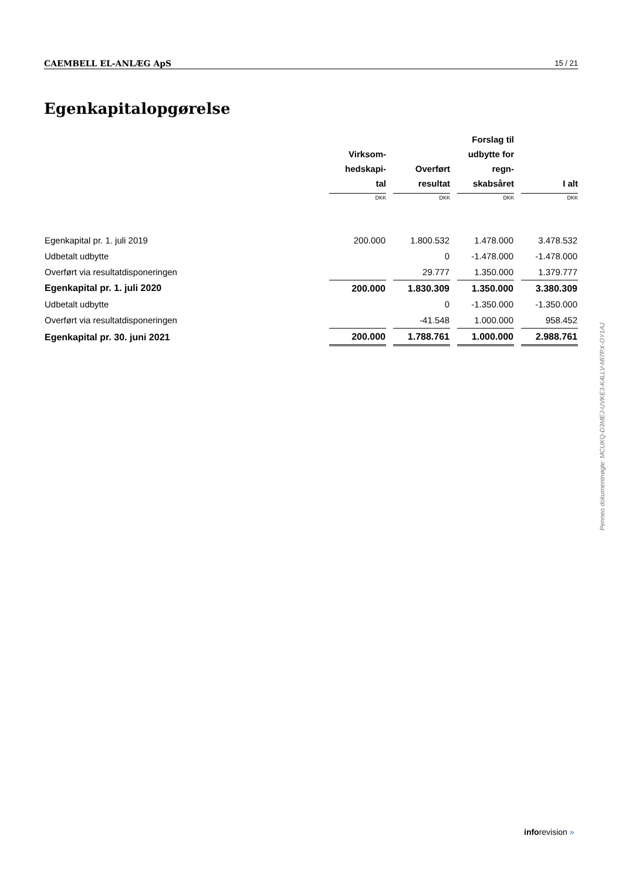CAEMBELL EL-ANLÆG ApS 15 / 21
Egenkapitalopgørelse
| | Virksom- hedskapi- tal | | Overført resultat | | Forslag til udbytte for regn- skabsåret | | I alt |
| --- | --- | --- | --- | --- | --- | --- | --- |
| | DKK | | DKK | | DKK | | DKK |
| Egenkapital pr. 1. juli 2019 | 200.000 | | 1.800.532 | | 1.478.000 | | 3.478.532 |
| Udbetalt udbytte | | | 0 | | -1.478.000 | | -1.478.000 |
| Overført via resultatdisponeringen | | | 29.777 | | 1.350.000 | | 1.379.777 |
| Egenkapital pr. 1. juli 2020 | 200.000 | | 1.830.309 | | 1.350.000 | | 3.380.309 |
| Udbetalt udbytte | | | 0 | | -1.350.000 | | -1.350.000 |
| Overført via resultatdisponeringen | | | -41.548 | | 1.000.000 | | 958.452 |
| Egenkapital pr. 30. juni 2021 | 200.000 | | 1.788.761 | | 1.000.000 | | 2.988.761 |
Penneo dokumentnøgle: MCUKQ-D3MEJ-UVKE3-K4LLV-MI7PX-OY1AJ
inforevision »